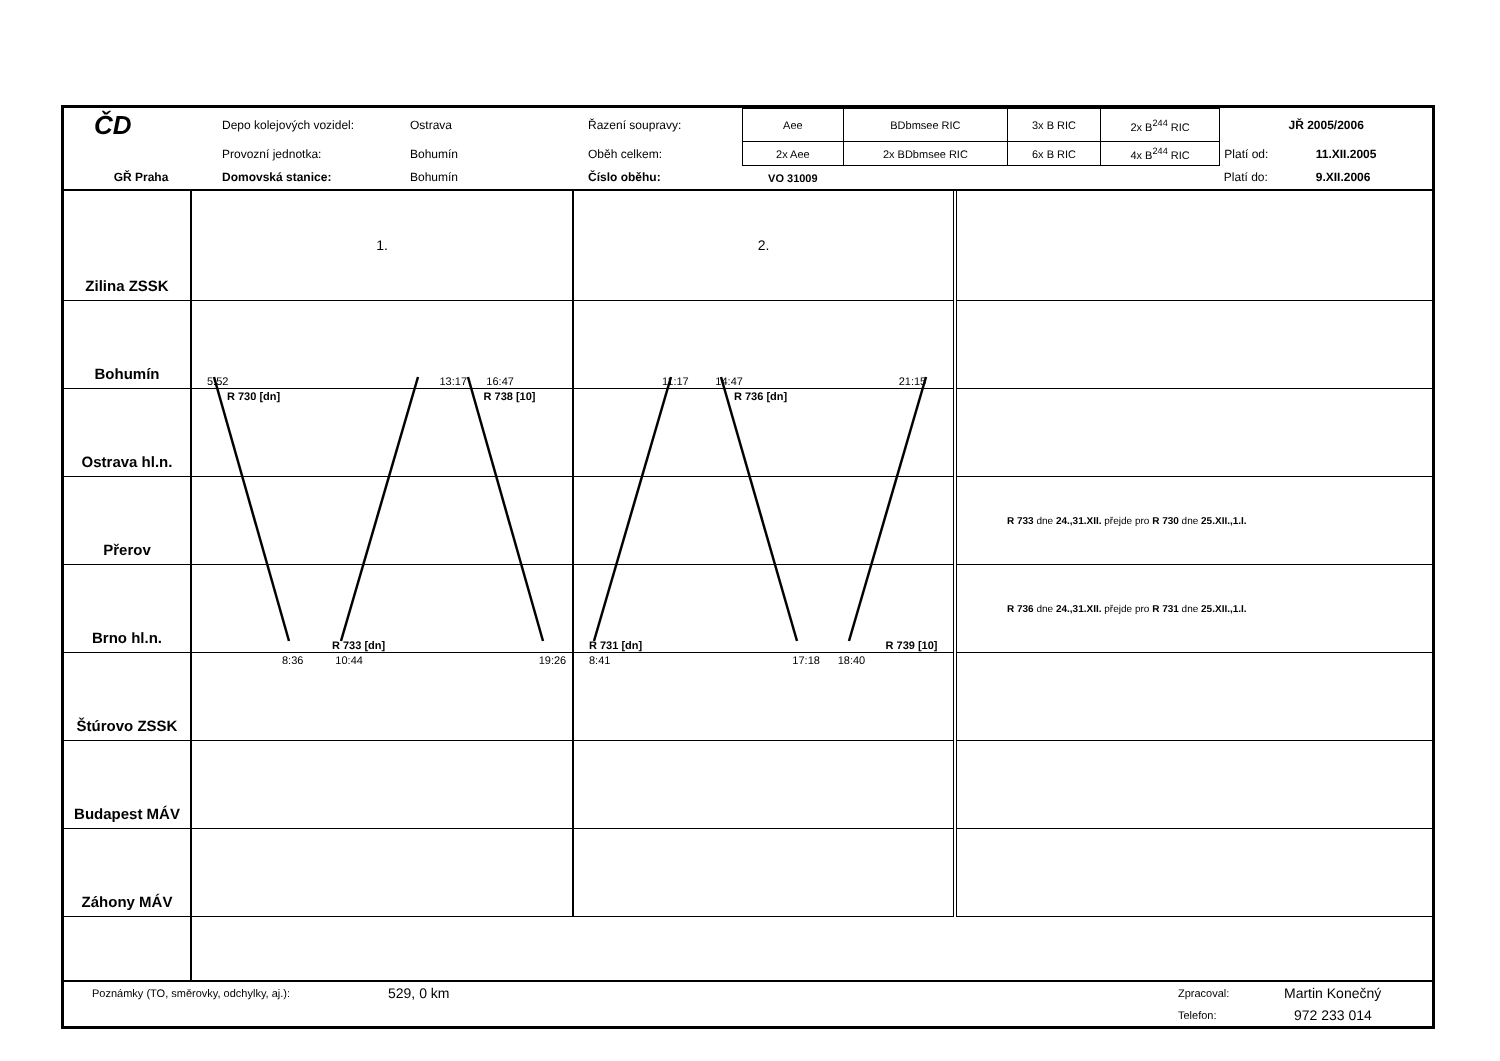| ČD | Depo kolejových vozidel: | Ostrava | Řazení soupravy: | Aee | BDbmsee RIC | 3x B RIC | 2x B<sup>244</sup> RIC | JŘ 2005/2006 | |
| | Provozní jednotka: | Bohumín | Oběh celkem: | 2x Aee | 2x BDbmsee RIC | 6x B RIC | 4x B<sup>244</sup> RIC | Platí od: | 11.XII.2005 |
| GŘ Praha | Domovská stanice: | Bohumín | Číslo oběhu: | VO 31009 | | | | Platí do: | 9.XII.2006 |
| Zilina ZSSK | 1. | 2. | |
| Bohumín | 5:52 13:17 16:47 | 11:17 14:47 21:15 | |
| Ostrava hl.n. | R 730 [dn] R 738 [10] | R 736 [dn] | |
| Přerov | | | R 733 dne 24.,31.XII. přejde pro R 730 dne 25.XII.,1.I. |
| Brno hl.n. | R 733 [dn] | R 731 [dn] R 739 [10] | R 736 dne 24.,31.XII. přejde pro R 731 dne 25.XII.,1.I. |
| Štúrovo ZSSK | 8:36 10:44 19:26 | 8:41 17:18 18:40 | |
| Budapest MÁV | | | |
| Záhony MÁV | | | |
| Poznámky (TO, směrovky, odchylky, aj.): | 529, 0 km | Zpracoval: | Martin Konečný |
| | | Telefon: | 972 233 014 |